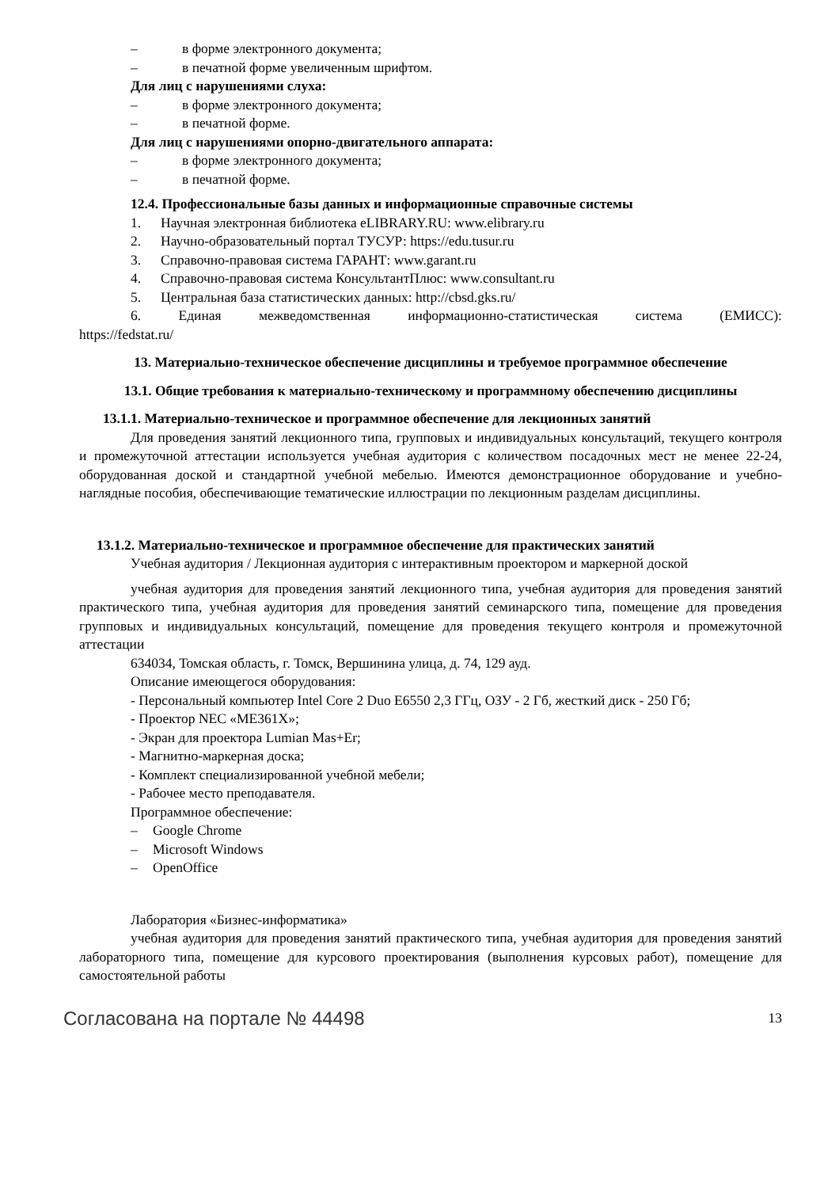– в форме электронного документа;
– в печатной форме увеличенным шрифтом.
Для лиц с нарушениями слуха:
– в форме электронного документа;
– в печатной форме.
Для лиц с нарушениями опорно-двигательного аппарата:
– в форме электронного документа;
– в печатной форме.
12.4. Профессиональные базы данных и информационные справочные системы
1. Научная электронная библиотека eLIBRARY.RU: www.elibrary.ru
2. Научно-образовательный портал ТУСУР: https://edu.tusur.ru
3. Справочно-правовая система ГАРАНТ: www.garant.ru
4. Справочно-правовая система КонсультантПлюс: www.consultant.ru
5. Центральная база статистических данных: http://cbsd.gks.ru/
6. Единая межведомственная информационно-статистическая система (ЕМИСС):
https://fedstat.ru/
13. Материально-техническое обеспечение дисциплины и требуемое программное обеспечение
13.1. Общие требования к материально-техническому и программному обеспечению дисциплины
13.1.1. Материально-техническое и программное обеспечение для лекционных занятий
Для проведения занятий лекционного типа, групповых и индивидуальных консультаций, текущего контроля и промежуточной аттестации используется учебная аудитория с количеством посадочных мест не менее 22-24, оборудованная доской и стандартной учебной мебелью. Имеются демонстрационное оборудование и учебно-наглядные пособия, обеспечивающие тематические иллюстрации по лекционным разделам дисциплины.
13.1.2. Материально-техническое и программное обеспечение для практических занятий
Учебная аудитория / Лекционная аудитория с интерактивным проектором и маркерной доской
учебная аудитория для проведения занятий лекционного типа, учебная аудитория для проведения занятий практического типа, учебная аудитория для проведения занятий семинарского типа, помещение для проведения групповых и индивидуальных консультаций, помещение для проведения текущего контроля и промежуточной аттестации
634034, Томская область, г. Томск, Вершинина улица, д. 74, 129 ауд.
Описание имеющегося оборудования:
- Персональный компьютер Intel Core 2 Duo E6550 2,3 ГГц, ОЗУ - 2 Гб, жесткий диск - 250 Гб;
- Проектор NEC «ME361X»;
- Экран для проектора Lumian Mas+Er;
- Магнитно-маркерная доска;
- Комплект специализированной учебной мебели;
- Рабочее место преподавателя.
Программное обеспечение:
– Google Chrome
– Microsoft Windows
– OpenOffice
Лаборатория «Бизнес-информатика»
учебная аудитория для проведения занятий практического типа, учебная аудитория для проведения занятий лабораторного типа, помещение для курсового проектирования (выполнения курсовых работ), помещение для самостоятельной работы
Согласована на портале № 44498 13